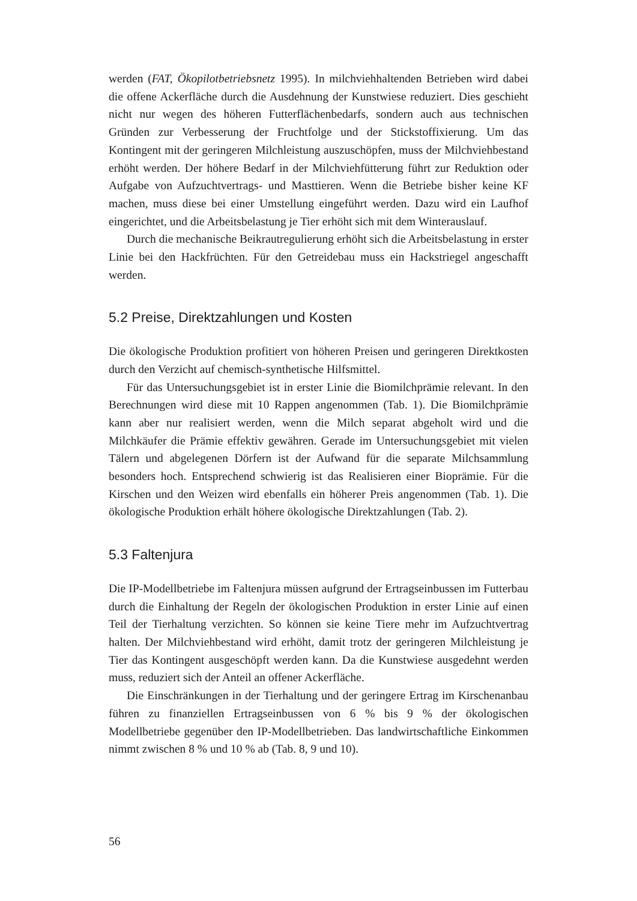werden (FAT, Ökopilotbetriebsnetz 1995). In milchviehhaltenden Betrieben wird dabei die offene Ackerfläche durch die Ausdehnung der Kunstwiese reduziert. Dies geschieht nicht nur wegen des höheren Futterflächenbedarfs, sondern auch aus technischen Gründen zur Verbesserung der Fruchtfolge und der Stickstoffixierung. Um das Kontingent mit der geringeren Milchleistung auszuschöpfen, muss der Milchviehbestand erhöht werden. Der höhere Bedarf in der Milchviehfütterung führt zur Reduktion oder Aufgabe von Aufzuchtvertrags- und Masttieren. Wenn die Betriebe bisher keine KF machen, muss diese bei einer Umstellung eingeführt werden. Dazu wird ein Laufhof eingerichtet, und die Arbeitsbelastung je Tier erhöht sich mit dem Winterauslauf.
Durch die mechanische Beikrautregulierung erhöht sich die Arbeitsbelastung in erster Linie bei den Hackfrüchten. Für den Getreidebau muss ein Hackstriegel angeschafft werden.
5.2 Preise, Direktzahlungen und Kosten
Die ökologische Produktion profitiert von höheren Preisen und geringeren Direktkosten durch den Verzicht auf chemisch-synthetische Hilfsmittel.
Für das Untersuchungsgebiet ist in erster Linie die Biomilchprämie relevant. In den Berechnungen wird diese mit 10 Rappen angenommen (Tab. 1). Die Biomilchprämie kann aber nur realisiert werden, wenn die Milch separat abgeholt wird und die Milchkäufer die Prämie effektiv gewähren. Gerade im Untersuchungsgebiet mit vielen Tälern und abgelegenen Dörfern ist der Aufwand für die separate Milchsammlung besonders hoch. Entsprechend schwierig ist das Realisieren einer Bioprämie. Für die Kirschen und den Weizen wird ebenfalls ein höherer Preis angenommen (Tab. 1). Die ökologische Produktion erhält höhere ökologische Direktzahlungen (Tab. 2).
5.3 Faltenjura
Die IP-Modellbetriebe im Faltenjura müssen aufgrund der Ertragseinbussen im Futterbau durch die Einhaltung der Regeln der ökologischen Produktion in erster Linie auf einen Teil der Tierhaltung verzichten. So können sie keine Tiere mehr im Aufzuchtvertrag halten. Der Milchviehbestand wird erhöht, damit trotz der geringeren Milchleistung je Tier das Kontingent ausgeschöpft werden kann. Da die Kunstwiese ausgedehnt werden muss, reduziert sich der Anteil an offener Ackerfläche.
Die Einschränkungen in der Tierhaltung und der geringere Ertrag im Kirschenanbau führen zu finanziellen Ertragseinbussen von 6 % bis 9 % der ökologischen Modellbetriebe gegenüber den IP-Modellbetrieben. Das landwirtschaftliche Einkommen nimmt zwischen 8 % und 10 % ab (Tab. 8, 9 und 10).
56